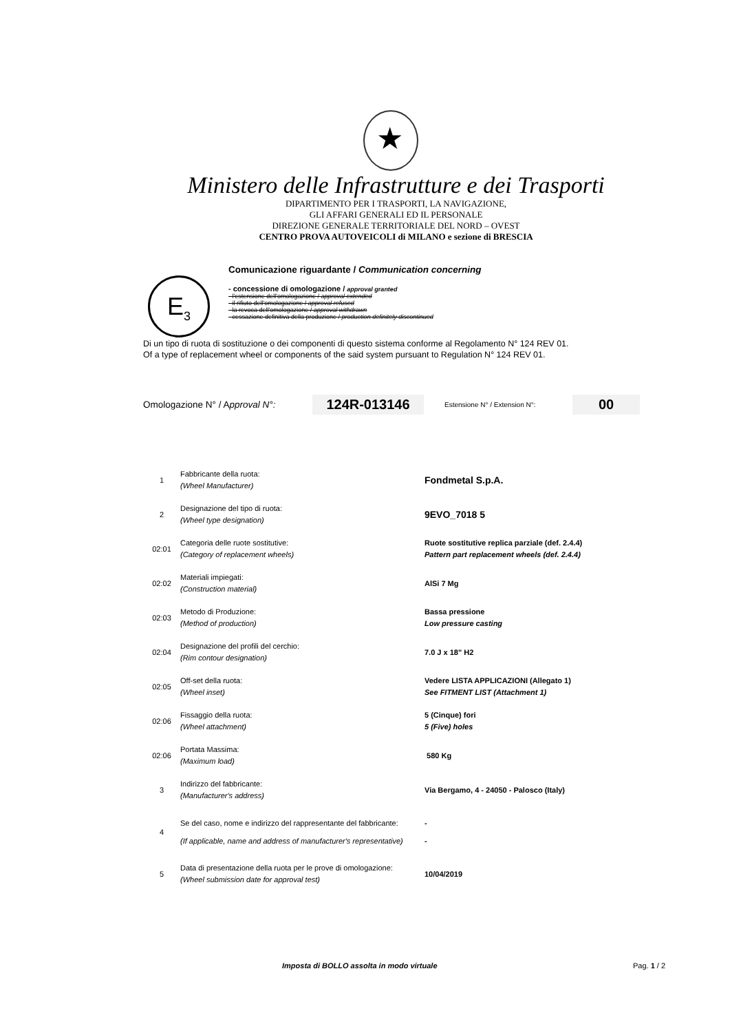★
Ministero delle Infrastrutture e dei Trasporti
DIPARTIMENTO PER I TRASPORTI, LA NAVIGAZIONE,
GLI AFFARI GENERALI ED IL PERSONALE
DIREZIONE GENERALE TERRITORIALE DEL NORD – OVEST
CENTRO PROVA AUTOVEICOLI di MILANO e sezione di BRESCIA
E<sub>3</sub>
Comunicazione riguardante / Communication concerning
- concessione di omologazione / approval granted
- l'estensione dell'omologazione / approval extended
- il rifiuto dell'omologazione / approval refused
- la revoca dell'omologazione / approval withdrawn
- cessazione definitiva della produzione / production definitely discontinued
Di un tipo di ruota di sostituzione o dei componenti di questo sistema conforme al Regolamento N° 124 REV 01.
Of a type of replacement wheel or components of the said system pursuant to Regulation N° 124 REV 01.
Omologazione N° / Approval N°: 124R-013146 Estensione N° / Extension N°: 00
| 1 | Fabbricante della ruota: (Wheel Manufacturer) | Fondmetal S.p.A. |
| 2 | Designazione del tipo di ruota: (Wheel type designation) | 9EVO_7018 5 |
| 02:01 | Categoria delle ruote sostitutive: (Category of replacement wheels) | Ruote sostitutive replica parziale (def. 2.4.4) Pattern part replacement wheels (def. 2.4.4) |
| 02:02 | Materiali impiegati: (Construction material) | AlSi 7 Mg |
| 02:03 | Metodo di Produzione: (Method of production) | Bassa pressione Low pressure casting |
| 02:04 | Designazione del profili del cerchio: (Rim contour designation) | 7.0 J x 18" H2 |
| 02:05 | Off-set della ruota: (Wheel inset) | Vedere LISTA APPLICAZIONI (Allegato 1) See FITMENT LIST (Attachment 1) |
| 02:06 | Fissaggio della ruota: (Wheel attachment) | 5 (Cinque) fori 5 (Five) holes |
| 02:06 | Portata Massima: (Maximum load) | 580 Kg |
| 3 | Indirizzo del fabbricante: (Manufacturer's address) | Via Bergamo, 4 - 24050 - Palosco (Italy) |
| 4 | Se del caso, nome e indirizzo del rappresentante del fabbricante: (If applicable, name and address of manufacturer's representative) | - - |
| 5 | Data di presentazione della ruota per le prove di omologazione: (Wheel submission date for approval test) | 10/04/2019 |
Imposta di BOLLO assolta in modo virtuale Pag. 1 / 2